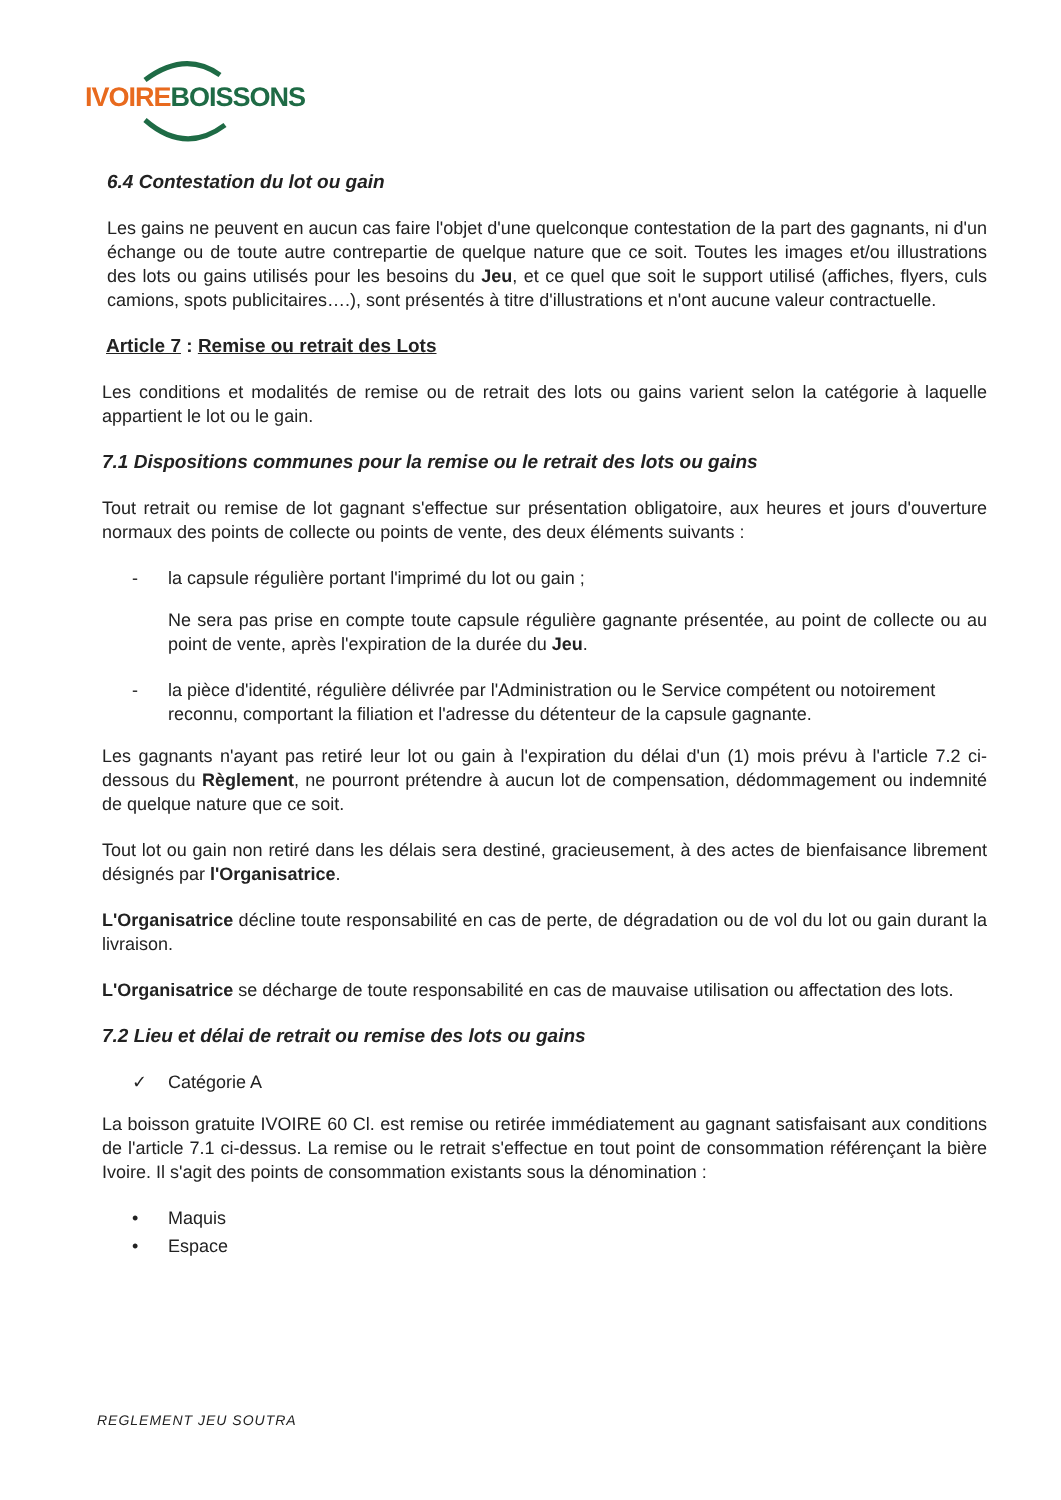IVOIRE BOISSONS
6.4 Contestation du lot ou gain
Les gains ne peuvent en aucun cas faire l'objet d'une quelconque contestation de la part des gagnants, ni d'un échange ou de toute autre contrepartie de quelque nature que ce soit. Toutes les images et/ou illustrations des lots ou gains utilisés pour les besoins du Jeu, et ce quel que soit le support utilisé (affiches, flyers, culs camions, spots publicitaires….), sont présentés à titre d'illustrations et n'ont aucune valeur contractuelle.
Article 7 : Remise ou retrait des Lots
Les conditions et modalités de remise ou de retrait des lots ou gains varient selon la catégorie à laquelle appartient le lot ou le gain.
7.1 Dispositions communes pour la remise ou le retrait des lots ou gains
Tout retrait ou remise de lot gagnant s'effectue sur présentation obligatoire, aux heures et jours d'ouverture normaux des points de collecte ou points de vente, des deux éléments suivants :
- la capsule régulière portant l'imprimé du lot ou gain ;
Ne sera pas prise en compte toute capsule régulière gagnante présentée, au point de collecte ou au point de vente, après l'expiration de la durée du Jeu.
- la pièce d'identité, régulière délivrée par l'Administration ou le Service compétent ou notoirement reconnu, comportant la filiation et l'adresse du détenteur de la capsule gagnante.
Les gagnants n'ayant pas retiré leur lot ou gain à l'expiration du délai d'un (1) mois prévu à l'article 7.2 ci-dessous du Règlement, ne pourront prétendre à aucun lot de compensation, dédommagement ou indemnité de quelque nature que ce soit.
Tout lot ou gain non retiré dans les délais sera destiné, gracieusement, à des actes de bienfaisance librement désignés par l'Organisatrice.
L'Organisatrice décline toute responsabilité en cas de perte, de dégradation ou de vol du lot ou gain durant la livraison.
L'Organisatrice se décharge de toute responsabilité en cas de mauvaise utilisation ou affectation des lots.
7.2 Lieu et délai de retrait ou remise des lots ou gains
✓ Catégorie A
La boisson gratuite IVOIRE 60 Cl. est remise ou retirée immédiatement au gagnant satisfaisant aux conditions de l'article 7.1 ci-dessus. La remise ou le retrait s'effectue en tout point de consommation référençant la bière Ivoire. Il s'agit des points de consommation existants sous la dénomination :
• Maquis
• Espace
REGLEMENT JEU SOUTRA